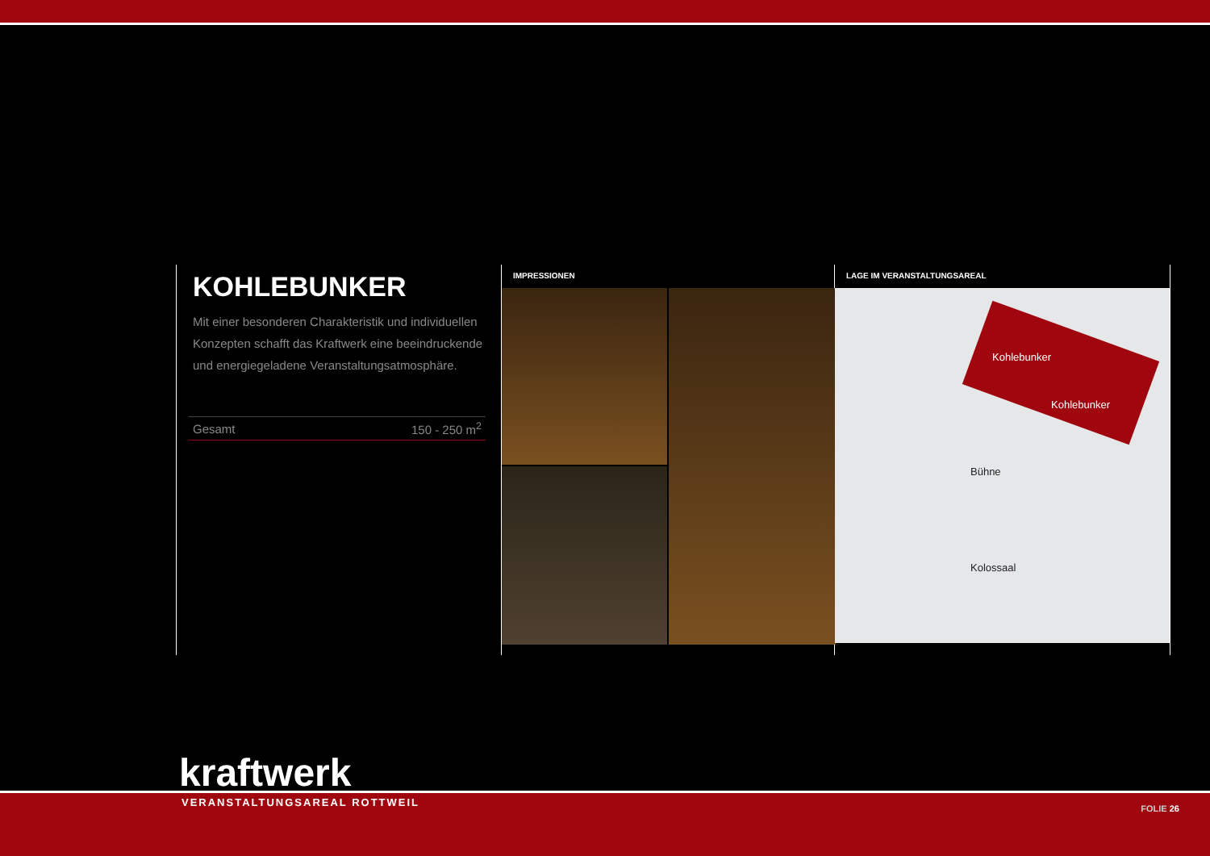KOHLEBUNKER
Mit einer besonderen Charakteristik und individuellen Konzepten schafft das Kraftwerk eine beeindruckende und energiegeladene Veranstaltungsatmosphäre.
| Gesamt | 150 - 250 m<sup>2</sup> |
IMPRESSIONEN LAGE IM VERANSTALTUNGSAREAL
Kohlebunker
Kohlebunker
Bühne
Kolossaal
kraftwerk
VERANSTALTUNGSAREAL ROTTWEIL FOLIE 26